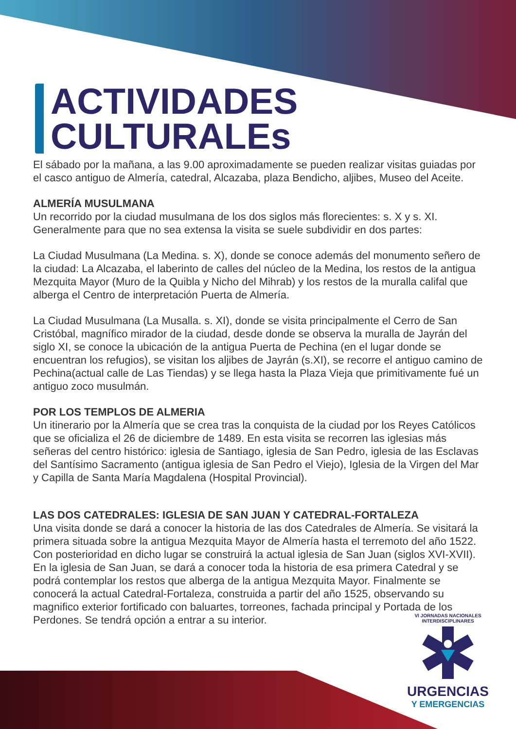ACTIVIDADES
CULTURALEs
El sábado por la mañana, a las 9.00 aproximadamente se pueden realizar visitas guiadas por el casco antiguo de Almería, catedral, Alcazaba, plaza Bendicho, aljibes, Museo del Aceite.
ALMERÍA MUSULMANA
Un recorrido por la ciudad musulmana de los dos siglos más florecientes: s. X y s. XI. Generalmente para que no sea extensa la visita se suele subdividir en dos partes:
La Ciudad Musulmana (La Medina. s. X), donde se conoce además del monumento señero de la ciudad: La Alcazaba, el laberinto de calles del núcleo de la Medina, los restos de la antigua Mezquita Mayor (Muro de la Quibla y Nicho del Mihrab) y los restos de la muralla califal que alberga el Centro de interpretación Puerta de Almería.
La Ciudad Musulmana (La Musalla. s. XI), donde se visita principalmente el Cerro de San Cristóbal, magnífico mirador de la ciudad, desde donde se observa la muralla de Jayrán del siglo XI, se conoce la ubicación de la antigua Puerta de Pechina (en el lugar donde se encuentran los refugios), se visitan los aljibes de Jayrán (s.XI), se recorre el antiguo camino de Pechina(actual calle de Las Tiendas) y se llega hasta la Plaza Vieja que primitivamente fué un antiguo zoco musulmán.
POR LOS TEMPLOS DE ALMERIA
Un itinerario por la Almería que se crea tras la conquista de la ciudad por los Reyes Católicos que se oficializa el 26 de diciembre de 1489. En esta visita se recorren las iglesias más señeras del centro histórico: iglesia de Santiago, iglesia de San Pedro, iglesia de las Esclavas del Santísimo Sacramento (antigua iglesia de San Pedro el Viejo), Iglesia de la Virgen del Mar y Capilla de Santa María Magdalena (Hospital Provincial).
LAS DOS CATEDRALES: IGLESIA DE SAN JUAN Y CATEDRAL-FORTALEZA
Una visita donde se dará a conocer la historia de las dos Catedrales de Almería. Se visitará la primera situada sobre la antigua Mezquita Mayor de Almería hasta el terremoto del año 1522. Con posterioridad en dicho lugar se construirá la actual iglesia de San Juan (siglos XVI-XVII). En la iglesia de San Juan, se dará a conocer toda la historia de esa primera Catedral y se podrá contemplar los restos que alberga de la antigua Mezquita Mayor. Finalmente se conocerá la actual Catedral-Fortaleza, construida a partir del año 1525, observando su magnifico exterior fortificado con baluartes, torreones, fachada principal y Portada de los Perdones. Se tendrá opción a entrar a su interior.
VI JORNADAS NACIONALES INTERDISCIPLINARES
URGENCIAS
Y EMERGENCIAS